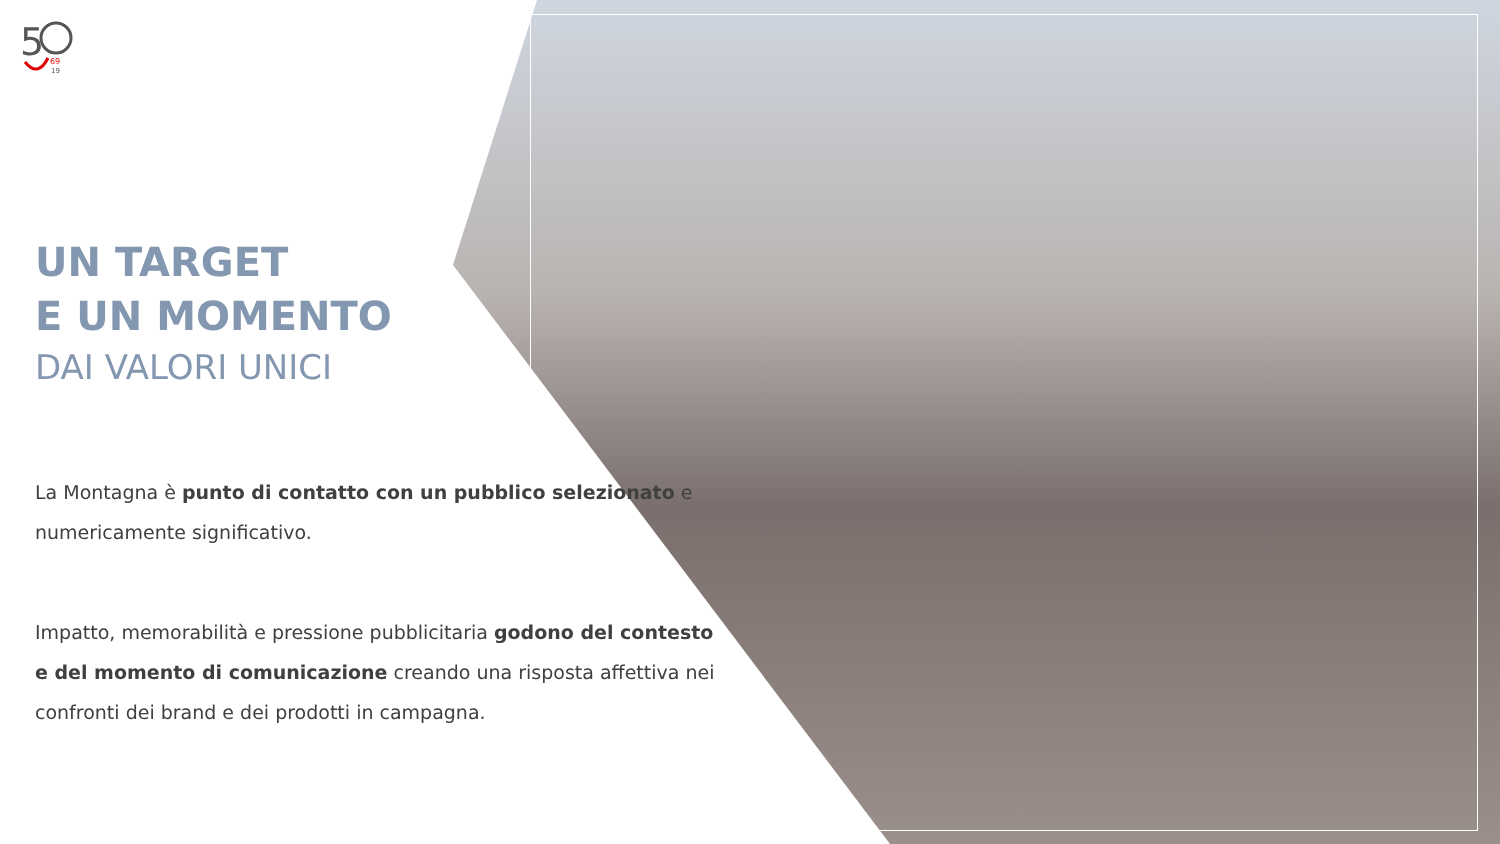5
69
19
UN TARGET
E UN MOMENTO
DAI VALORI UNICI
La Montagna è punto di contatto con un pubblico selezionato e numericamente significativo.
Impatto, memorabilità e pressione pubblicitaria godono del contesto e del momento di comunicazione creando una risposta affettiva nei confronti dei brand e dei prodotti in campagna.